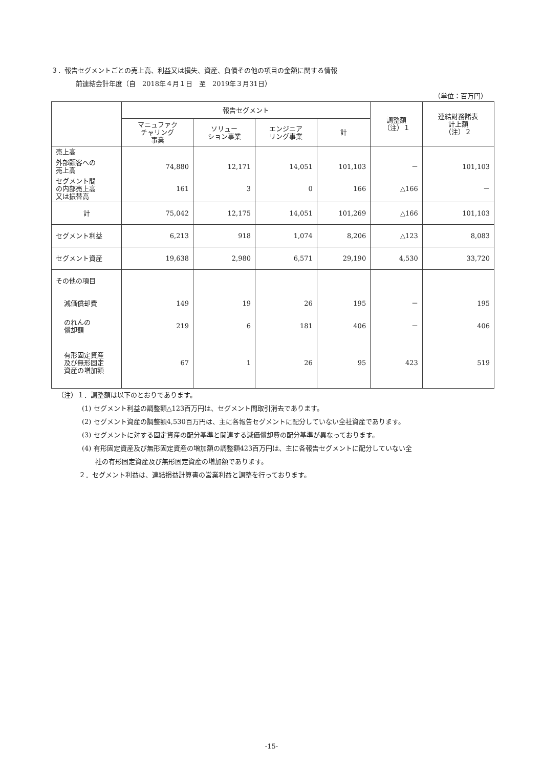３．報告セグメントごとの売上高、利益又は損失、資産、負債その他の項目の金額に関する情報
前連結会計年度（自　2018年４月１日　至　2019年３月31日）
（単位：百万円）
| | 報告セグメント | | | | 調整額 （注）１ | 連結財務諸表 計上額 （注）２ |
| --- | --- | --- | --- | --- | --- | --- |
| | マニュファク チャリング 事業 | ソリュー ション事業 | エンジニア リング事業 | 計 | | |
| 売上高 | | | | | | |
| 外部顧客への 売上高 | 74,880 | 12,171 | 14,051 | 101,103 | － | 101,103 |
| セグメント間 の内部売上高 又は振替高 | 161 | 3 | 0 | 166 | △166 | － |
| 計 | 75,042 | 12,175 | 14,051 | 101,269 | △166 | 101,103 |
| セグメント利益 | 6,213 | 918 | 1,074 | 8,206 | △123 | 8,083 |
| セグメント資産 | 19,638 | 2,980 | 6,571 | 29,190 | 4,530 | 33,720 |
| その他の項目 | | | | | | |
| 減価償却費 | 149 | 19 | 26 | 195 | － | 195 |
| のれんの 償却額 | 219 | 6 | 181 | 406 | － | 406 |
| 有形固定資産 及び無形固定 資産の増加額 | 67 | 1 | 26 | 95 | 423 | 519 |
（注）１．調整額は以下のとおりであります。
(1) セグメント利益の調整額△123百万円は、セグメント間取引消去であります。
(2) セグメント資産の調整額4,530百万円は、主に各報告セグメントに配分していない全社資産であります。
(3) セグメントに対する固定資産の配分基準と関連する減価償却費の配分基準が異なっております。
(4) 有形固定資産及び無形固定資産の増加額の調整額423百万円は、主に各報告セグメントに配分していない全
　　社の有形固定資産及び無形固定資産の増加額であります。
２．セグメント利益は、連結損益計算書の営業利益と調整を行っております。
-15-